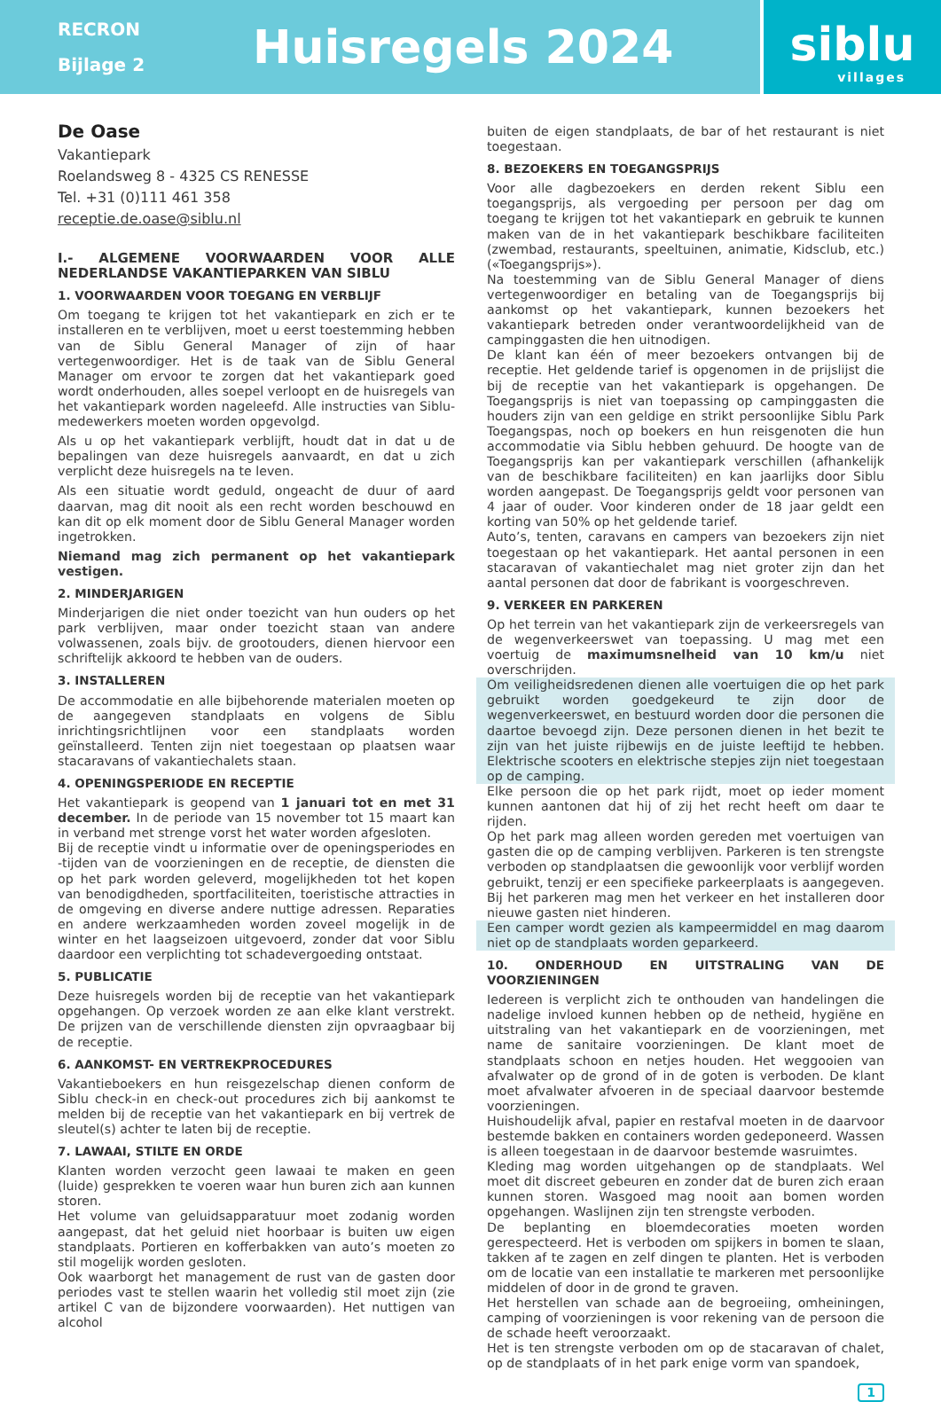RECRON
Bijlage 2
Huisregels 2024
siblu
villages
De Oase
Vakantiepark
Roelandsweg 8 - 4325 CS RENESSE
Tel. +31 (0)111 461 358
receptie.de.oase@siblu.nl
I.- ALGEMENE VOORWAARDEN VOOR ALLE NEDERLANDSE VAKANTIEPARKEN VAN SIBLU
1. VOORWAARDEN VOOR TOEGANG EN VERBLIJF
Om toegang te krijgen tot het vakantiepark en zich er te installeren en te verblijven, moet u eerst toestemming hebben van de Siblu General Manager of zijn of haar vertegenwoordiger. Het is de taak van de Siblu General Manager om ervoor te zorgen dat het vakantiepark goed wordt onderhouden, alles soepel verloopt en de huisregels van het vakantiepark worden nageleefd. Alle instructies van Siblu-medewerkers moeten worden opgevolgd.
Als u op het vakantiepark verblijft, houdt dat in dat u de bepalingen van deze huisregels aanvaardt, en dat u zich verplicht deze huisregels na te leven.
Als een situatie wordt geduld, ongeacht de duur of aard daarvan, mag dit nooit als een recht worden beschouwd en kan dit op elk moment door de Siblu General Manager worden ingetrokken.
Niemand mag zich permanent op het vakantiepark vestigen.
2. MINDERJARIGEN
Minderjarigen die niet onder toezicht van hun ouders op het park verblijven, maar onder toezicht staan van andere volwassenen, zoals bijv. de grootouders, dienen hiervoor een schriftelijk akkoord te hebben van de ouders.
3. INSTALLEREN
De accommodatie en alle bijbehorende materialen moeten op de aangegeven standplaats en volgens de Siblu inrichtingsrichtlijnen voor een standplaats worden geïnstalleerd. Tenten zijn niet toegestaan op plaatsen waar stacaravans of vakantiechalets staan.
4. OPENINGSPERIODE EN RECEPTIE
Het vakantiepark is geopend van 1 januari tot en met 31 december. In de periode van 15 november tot 15 maart kan in verband met strenge vorst het water worden afgesloten.
Bij de receptie vindt u informatie over de openingsperiodes en -tijden van de voorzieningen en de receptie, de diensten die op het park worden geleverd, mogelijkheden tot het kopen van benodigdheden, sportfaciliteiten, toeristische attracties in de omgeving en diverse andere nuttige adressen. Reparaties en andere werkzaamheden worden zoveel mogelijk in de winter en het laagseizoen uitgevoerd, zonder dat voor Siblu daardoor een verplichting tot schadevergoeding ontstaat.
5. PUBLICATIE
Deze huisregels worden bij de receptie van het vakantiepark opgehangen. Op verzoek worden ze aan elke klant verstrekt. De prijzen van de verschillende diensten zijn opvraagbaar bij de receptie.
6. AANKOMST- EN VERTREKPROCEDURES
Vakantieboekers en hun reisgezelschap dienen conform de Siblu check-in en check-out procedures zich bij aankomst te melden bij de receptie van het vakantiepark en bij vertrek de sleutel(s) achter te laten bij de receptie.
7. LAWAAI, STILTE EN ORDE
Klanten worden verzocht geen lawaai te maken en geen (luide) gesprekken te voeren waar hun buren zich aan kunnen storen.
Het volume van geluidsapparatuur moet zodanig worden aangepast, dat het geluid niet hoorbaar is buiten uw eigen standplaats. Portieren en kofferbakken van auto’s moeten zo stil mogelijk worden gesloten.
Ook waarborgt het management de rust van de gasten door periodes vast te stellen waarin het volledig stil moet zijn (zie artikel C van de bijzondere voorwaarden). Het nuttigen van alcohol
buiten de eigen standplaats, de bar of het restaurant is niet toegestaan.
8. BEZOEKERS EN TOEGANGSPRIJS
Voor alle dagbezoekers en derden rekent Siblu een toegangsprijs, als vergoeding per persoon per dag om toegang te krijgen tot het vakantiepark en gebruik te kunnen maken van de in het vakantiepark beschikbare faciliteiten (zwembad, restaurants, speeltuinen, animatie, Kidsclub, etc.) («Toegangsprijs»).
Na toestemming van de Siblu General Manager of diens vertegenwoordiger en betaling van de Toegangsprijs bij aankomst op het vakantiepark, kunnen bezoekers het vakantiepark betreden onder verantwoordelijkheid van de campinggasten die hen uitnodigen.
De klant kan één of meer bezoekers ontvangen bij de receptie. Het geldende tarief is opgenomen in de prijslijst die bij de receptie van het vakantiepark is opgehangen. De Toegangsprijs is niet van toepassing op campinggasten die houders zijn van een geldige en strikt persoonlijke Siblu Park Toegangspas, noch op boekers en hun reisgenoten die hun accommodatie via Siblu hebben gehuurd. De hoogte van de Toegangsprijs kan per vakantiepark verschillen (afhankelijk van de beschikbare faciliteiten) en kan jaarlijks door Siblu worden aangepast. De Toegangsprijs geldt voor personen van 4 jaar of ouder. Voor kinderen onder de 18 jaar geldt een korting van 50% op het geldende tarief.
Auto’s, tenten, caravans en campers van bezoekers zijn niet toegestaan op het vakantiepark. Het aantal personen in een stacaravan of vakantiechalet mag niet groter zijn dan het aantal personen dat door de fabrikant is voorgeschreven.
9. VERKEER EN PARKEREN
Op het terrein van het vakantiepark zijn de verkeersregels van de wegenverkeerswet van toepassing. U mag met een voertuig de maximumsnelheid van 10 km/u niet overschrijden.
Om veiligheidsredenen dienen alle voertuigen die op het park gebruikt worden goedgekeurd te zijn door de wegenverkeerswet, en bestuurd worden door die personen die daartoe bevoegd zijn. Deze personen dienen in het bezit te zijn van het juiste rijbewijs en de juiste leeftijd te hebben. Elektrische scooters en elektrische stepjes zijn niet toegestaan op de camping.
Elke persoon die op het park rijdt, moet op ieder moment kunnen aantonen dat hij of zij het recht heeft om daar te rijden.
Op het park mag alleen worden gereden met voertuigen van gasten die op de camping verblijven. Parkeren is ten strengste verboden op standplaatsen die gewoonlijk voor verblijf worden gebruikt, tenzij er een specifieke parkeerplaats is aangegeven. Bij het parkeren mag men het verkeer en het installeren door nieuwe gasten niet hinderen.
Een camper wordt gezien als kampeermiddel en mag daarom niet op de standplaats worden geparkeerd.
10. ONDERHOUD EN UITSTRALING VAN DE VOORZIENINGEN
Iedereen is verplicht zich te onthouden van handelingen die nadelige invloed kunnen hebben op de netheid, hygiëne en uitstraling van het vakantiepark en de voorzieningen, met name de sanitaire voorzieningen. De klant moet de standplaats schoon en netjes houden. Het weggooien van afvalwater op de grond of in de goten is verboden. De klant moet afvalwater afvoeren in de speciaal daarvoor bestemde voorzieningen.
Huishoudelijk afval, papier en restafval moeten in de daarvoor bestemde bakken en containers worden gedeponeerd. Wassen is alleen toegestaan in de daarvoor bestemde wasruimtes.
Kleding mag worden uitgehangen op de standplaats. Wel moet dit discreet gebeuren en zonder dat de buren zich eraan kunnen storen. Wasgoed mag nooit aan bomen worden opgehangen. Waslijnen zijn ten strengste verboden.
De beplanting en bloemdecoraties moeten worden gerespecteerd. Het is verboden om spijkers in bomen te slaan, takken af te zagen en zelf dingen te planten. Het is verboden om de locatie van een installatie te markeren met persoonlijke middelen of door in de grond te graven.
Het herstellen van schade aan de begroeiing, omheiningen, camping of voorzieningen is voor rekening van de persoon die de schade heeft veroorzaakt.
Het is ten strengste verboden om op de stacaravan of chalet, op de standplaats of in het park enige vorm van spandoek,
1